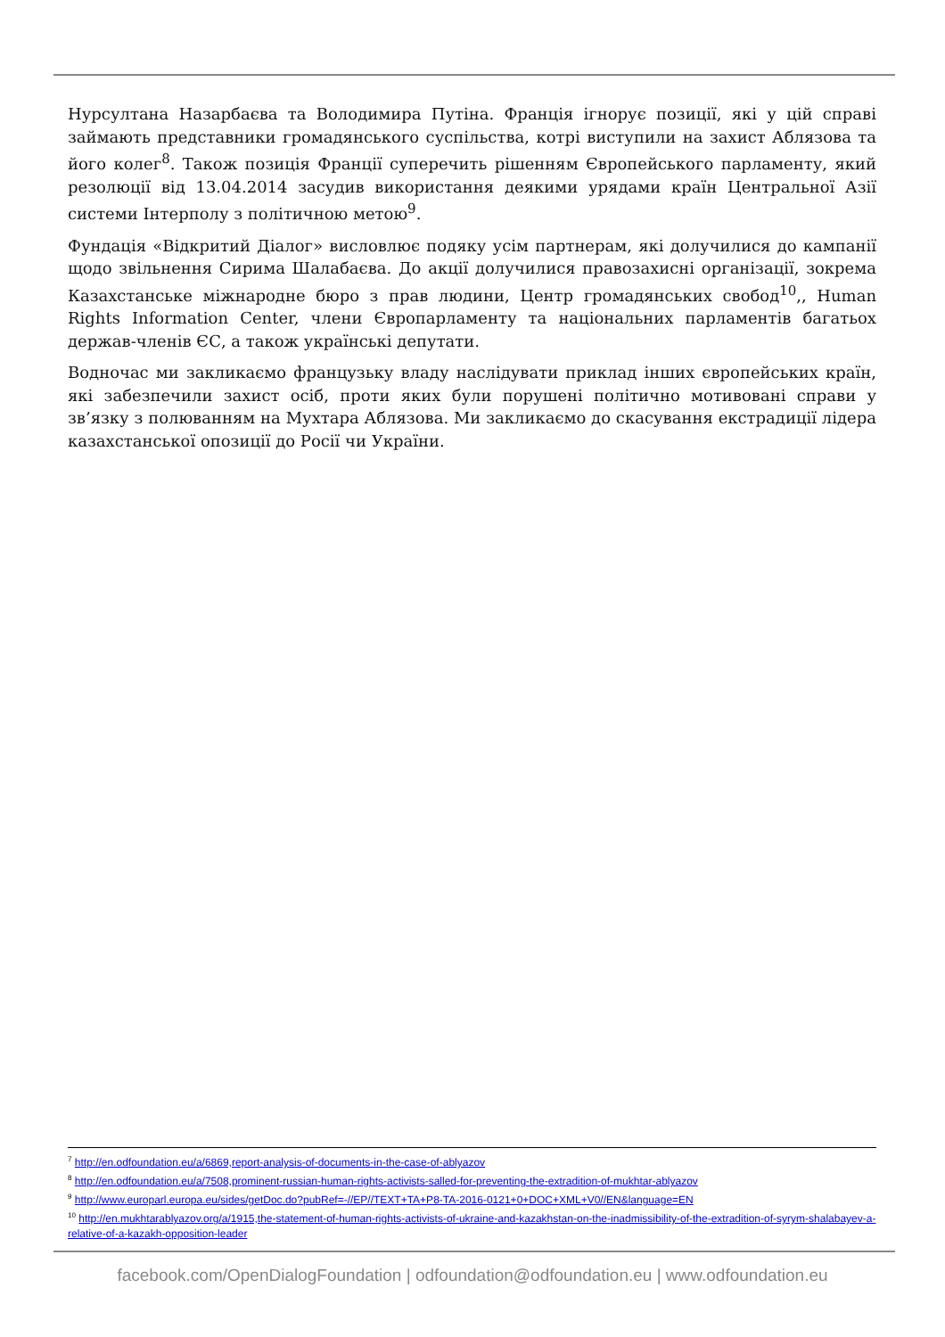Нурсултана Назарбаєва та Володимира Путіна. Франція ігнорує позиції, які у цій справі займають представники громадянського суспільства, котрі виступили на захист Аблязова та його колег<sup>8</sup>. Також позиція Франції суперечить рішенням Європейського парламенту, який резолюції від 13.04.2014 засудив використання деякими урядами країн Центральної Азії системи Інтерполу з політичною метою<sup>9</sup>.
Фундація «Відкритий Діалог» висловлює подяку усім партнерам, які долучилися до кампанії щодо звільнення Сирима Шалабаєва. До акції долучилися правозахисні організації, зокрема Казахстанське міжнародне бюро з прав людини, Центр громадянських свобод<sup>10</sup>,, Human Rights Information Center, члени Європарламенту та національних парламентів багатьох держав-членів ЄС, а також українські депутати.
Водночас ми закликаємо французьку владу наслідувати приклад інших європейських країн, які забезпечили захист осіб, проти яких були порушені політично мотивовані справи у зв’язку з полюванням на Мухтара Аблязова. Ми закликаємо до скасування екстрадиції лідера казахстанської опозиції до Росії чи України.
<sup>7</sup> http://en.odfoundation.eu/a/6869,report-analysis-of-documents-in-the-case-of-ablyazov
<sup>8</sup> http://en.odfoundation.eu/a/7508,prominent-russian-human-rights-activists-salled-for-preventing-the-extradition-of-mukhtar-ablyazov
<sup>9</sup> http://www.europarl.europa.eu/sides/getDoc.do?pubRef=-//EP//TEXT+TA+P8-TA-2016-0121+0+DOC+XML+V0//EN&language=EN
<sup>10</sup> http://en.mukhtarablyazov.org/a/1915,the-statement-of-human-rights-activists-of-ukraine-and-kazakhstan-on-the-inadmissibility-of-the-extradition-of-syrym-shalabayev-a-relative-of-a-kazakh-opposition-leader
facebook.com/OpenDialogFoundation | odfoundation@odfoundation.eu | www.odfoundation.eu